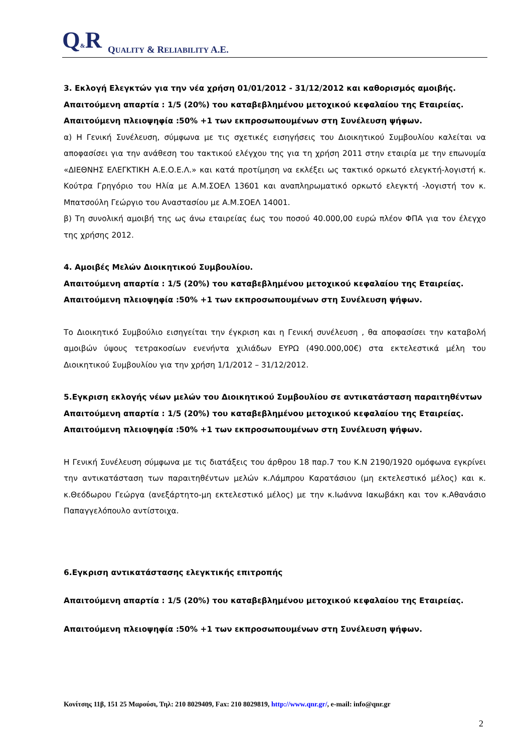Q&R QUALITY & RELIABILITY A.E.
3. Εκλογή Ελεγκτών για την νέα χρήση 01/01/2012 - 31/12/2012 και καθορισμός αμοιβής.
Απαιτούμενη απαρτία : 1/5 (20%) του καταβεβλημένου μετοχικού κεφαλαίου της Εταιρείας.
Απαιτούμενη πλειοψηφία :50% +1 των εκπροσωπουμένων στη Συνέλευση ψήφων.
α) Η Γενική Συνέλευση, σύμφωνα με τις σχετικές εισηγήσεις του Διοικητικού Συμβουλίου καλείται να αποφασίσει για την ανάθεση του τακτικού ελέγχου της για τη χρήση 2011 στην εταιρία με την επωνυμία «ΔΙΕΘΝΗΣ ΕΛΕΓΚΤΙΚΗ Α.Ε.Ο.Ε.Λ.» και κατά προτίμηση να εκλέξει ως τακτικό ορκωτό ελεγκτή-λογιστή κ. Κούτρα Γρηγόριο του Ηλία με Α.Μ.ΣΟΕΛ 13601 και αναπληρωματικό ορκωτό ελεγκτή -λογιστή τον κ. Μπατσούλη Γεώργιο του Αναστασίου με Α.Μ.ΣΟΕΛ 14001.
β) Τη συνολική αμοιβή της ως άνω εταιρείας έως του ποσού 40.000,00 ευρώ πλέον ΦΠΑ για τον έλεγχο της χρήσης 2012.
4. Αμοιβές Μελών Διοικητικού Συμβουλίου.
Απαιτούμενη απαρτία : 1/5 (20%) του καταβεβλημένου μετοχικού κεφαλαίου της Εταιρείας.
Απαιτούμενη πλειοψηφία :50% +1 των εκπροσωπουμένων στη Συνέλευση ψήφων.
Το Διοικητικό Συμβούλιο εισηγείται την έγκριση και η Γενική συνέλευση , θα αποφασίσει την καταβολή αμοιβών ύψους τετρακοσίων ενενήντα χιλιάδων ΕΥΡΩ (490.000,00€) στα εκτελεστικά μέλη του Διοικητικού Συμβουλίου για την χρήση 1/1/2012 – 31/12/2012.
5.Εγκριση εκλογής νέων μελών του Διοικητικού Συμβουλίου σε αντικατάσταση παραιτηθέντων
Απαιτούμενη απαρτία : 1/5 (20%) του καταβεβλημένου μετοχικού κεφαλαίου της Εταιρείας.
Απαιτούμενη πλειοψηφία :50% +1 των εκπροσωπουμένων στη Συνέλευση ψήφων.
Η Γενική Συνέλευση σύμφωνα με τις διατάξεις του άρθρου 18 παρ.7 του Κ.Ν 2190/1920 ομόφωνα εγκρίνει την αντικατάσταση των παραιτηθέντων μελών κ.Λάμπρου Καρατάσιου (μη εκτελεστικό μέλος) και κ. κ.Θεόδωρου Γεώργα (ανεξάρτητο-μη εκτελεστικό μέλος) με την κ.Ιωάννα Ιακωβάκη και τον κ.Αθανάσιο Παπαγγελόπουλο αντίστοιχα.
6.Εγκριση αντικατάστασης ελεγκτικής επιτροπής
Απαιτούμενη απαρτία : 1/5 (20%) του καταβεβλημένου μετοχικού κεφαλαίου της Εταιρείας.
Απαιτούμενη πλειοψηφία :50% +1 των εκπροσωπουμένων στη Συνέλευση ψήφων.
Κονίτσης 11β, 151 25 Μαρούσι, Τηλ: 210 8029409, Fax: 210 8029819, http://www.qnr.gr/, e-mail: info@qnr.gr
2